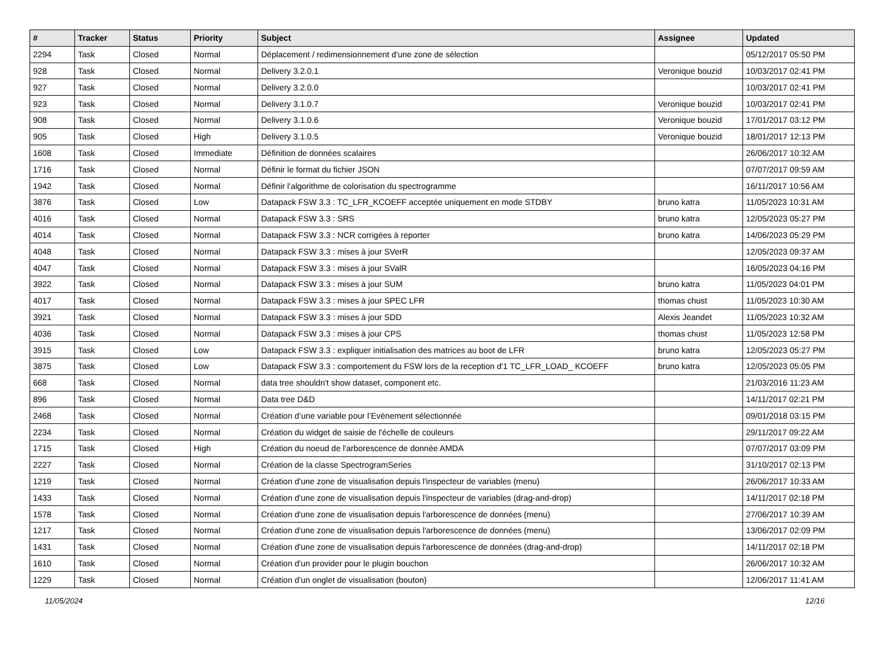| # | Tracker | Status | Priority | Subject | Assignee | Updated |
| --- | --- | --- | --- | --- | --- | --- |
| 2294 | Task | Closed | Normal | Déplacement / redimensionnement d'une zone de sélection | | 05/12/2017 05:50 PM |
| 928 | Task | Closed | Normal | Delivery 3.2.0.1 | Veronique bouzid | 10/03/2017 02:41 PM |
| 927 | Task | Closed | Normal | Delivery 3.2.0.0 | | 10/03/2017 02:41 PM |
| 923 | Task | Closed | Normal | Delivery 3.1.0.7 | Veronique bouzid | 10/03/2017 02:41 PM |
| 908 | Task | Closed | Normal | Delivery 3.1.0.6 | Veronique bouzid | 17/01/2017 03:12 PM |
| 905 | Task | Closed | High | Delivery 3.1.0.5 | Veronique bouzid | 18/01/2017 12:13 PM |
| 1608 | Task | Closed | Immediate | Définition de données scalaires | | 26/06/2017 10:32 AM |
| 1716 | Task | Closed | Normal | Définir le format du fichier JSON | | 07/07/2017 09:59 AM |
| 1942 | Task | Closed | Normal | Définir l'algorithme de colorisation du spectrogramme | | 16/11/2017 10:56 AM |
| 3876 | Task | Closed | Low | Datapack FSW 3.3 : TC_LFR_KCOEFF acceptée uniquement en mode STDBY | bruno katra | 11/05/2023 10:31 AM |
| 4016 | Task | Closed | Normal | Datapack FSW 3.3 : SRS | bruno katra | 12/05/2023 05:27 PM |
| 4014 | Task | Closed | Normal | Datapack FSW 3.3 : NCR corrigées à reporter | bruno katra | 14/06/2023 05:29 PM |
| 4048 | Task | Closed | Normal | Datapack FSW 3.3 : mises à jour SVerR | | 12/05/2023 09:37 AM |
| 4047 | Task | Closed | Normal | Datapack FSW 3.3 : mises à jour SValR | | 16/05/2023 04:16 PM |
| 3922 | Task | Closed | Normal | Datapack FSW 3.3 : mises à jour SUM | bruno katra | 11/05/2023 04:01 PM |
| 4017 | Task | Closed | Normal | Datapack FSW 3.3 : mises à jour SPEC LFR | thomas chust | 11/05/2023 10:30 AM |
| 3921 | Task | Closed | Normal | Datapack FSW 3.3 : mises à jour SDD | Alexis Jeandet | 11/05/2023 10:32 AM |
| 4036 | Task | Closed | Normal | Datapack FSW 3.3 : mises à jour CPS | thomas chust | 11/05/2023 12:58 PM |
| 3915 | Task | Closed | Low | Datapack FSW 3.3 : expliquer initialisation des matrices au boot de LFR | bruno katra | 12/05/2023 05:27 PM |
| 3875 | Task | Closed | Low | Datapack FSW 3.3 : comportement du FSW lors de la reception d'1 TC_LFR_LOAD_ KCOEFF | bruno katra | 12/05/2023 05:05 PM |
| 668 | Task | Closed | Normal | data tree shouldn't show dataset, component etc. | | 21/03/2016 11:23 AM |
| 896 | Task | Closed | Normal | Data tree D&D | | 14/11/2017 02:21 PM |
| 2468 | Task | Closed | Normal | Création d’une variable pour l’Evènement sélectionnée | | 09/01/2018 03:15 PM |
| 2234 | Task | Closed | Normal | Création du widget de saisie de l'échelle de couleurs | | 29/11/2017 09:22 AM |
| 1715 | Task | Closed | High | Création du noeud de l'arborescence de donnée AMDA | | 07/07/2017 03:09 PM |
| 2227 | Task | Closed | Normal | Création de la classe SpectrogramSeries | | 31/10/2017 02:13 PM |
| 1219 | Task | Closed | Normal | Création d'une zone de visualisation depuis l'inspecteur de variables (menu) | | 26/06/2017 10:33 AM |
| 1433 | Task | Closed | Normal | Création d'une zone de visualisation depuis l'inspecteur de variables (drag-and-drop) | | 14/11/2017 02:18 PM |
| 1578 | Task | Closed | Normal | Création d'une zone de visualisation depuis l'arborescence de données (menu) | | 27/06/2017 10:39 AM |
| 1217 | Task | Closed | Normal | Création d'une zone de visualisation depuis l'arborescence de données (menu) | | 13/06/2017 02:09 PM |
| 1431 | Task | Closed | Normal | Création d'une zone de visualisation depuis l'arborescence de données (drag-and-drop) | | 14/11/2017 02:18 PM |
| 1610 | Task | Closed | Normal | Création d'un provider pour le plugin bouchon | | 26/06/2017 10:32 AM |
| 1229 | Task | Closed | Normal | Création d'un onglet de visualisation (bouton) | | 12/06/2017 11:41 AM |
11/05/2024 12/16